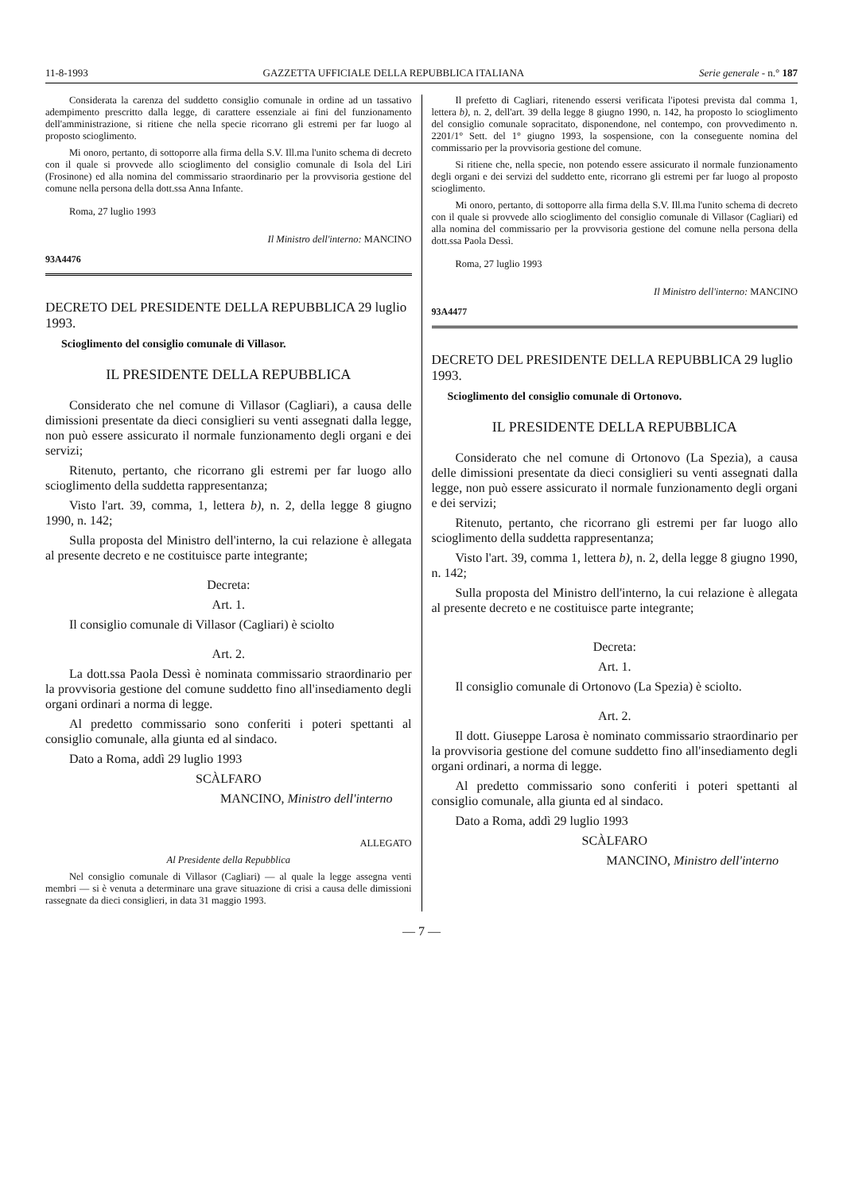11-8-1993 GAZZETTA UFFICIALE DELLA REPUBBLICA ITALIANA Serie generale - n.° 187
Considerata la carenza del suddetto consiglio comunale in ordine ad un tassativo adempimento prescritto dalla legge, di carattere essenziale ai fini del funzionamento dell'amministrazione, si ritiene che nella specie ricorrano gli estremi per far luogo al proposto scioglimento.
Mi onoro, pertanto, di sottoporre alla firma della S.V. Ill.ma l'unito schema di decreto con il quale si provvede allo scioglimento del consiglio comunale di Isola del Liri (Frosinone) ed alla nomina del commissario straordinario per la provvisoria gestione del comune nella persona della dott.ssa Anna Infante.
Roma, 27 luglio 1993
Il Ministro dell'interno: MANCINO
93A4476
DECRETO DEL PRESIDENTE DELLA REPUBBLICA 29 luglio 1993.
Scioglimento del consiglio comunale di Villasor.
IL PRESIDENTE DELLA REPUBBLICA
Considerato che nel comune di Villasor (Cagliari), a causa delle dimissioni presentate da dieci consiglieri su venti assegnati dalla legge, non può essere assicurato il normale funzionamento degli organi e dei servizi;
Ritenuto, pertanto, che ricorrano gli estremi per far luogo allo scioglimento della suddetta rappresentanza;
Visto l'art. 39, comma, 1, lettera b), n. 2, della legge 8 giugno 1990, n. 142;
Sulla proposta del Ministro dell'interno, la cui relazione è allegata al presente decreto e ne costituisce parte integrante;
Decreta:
Art. 1.
Il consiglio comunale di Villasor (Cagliari) è sciolto
Art. 2.
La dott.ssa Paola Dessì è nominata commissario straordinario per la provvisoria gestione del comune suddetto fino all'insediamento degli organi ordinari a norma di legge.
Al predetto commissario sono conferiti i poteri spettanti al consiglio comunale, alla giunta ed al sindaco.
Dato a Roma, addì 29 luglio 1993
SCÀLFARO
MANCINO, Ministro dell'interno
ALLEGATO
Al Presidente della Repubblica
Nel consiglio comunale di Villasor (Cagliari) — al quale la legge assegna venti membri — si è venuta a determinare una grave situazione di crisi a causa delle dimissioni rassegnate da dieci consiglieri, in data 31 maggio 1993.
Il prefetto di Cagliari, ritenendo essersi verificata l'ipotesi prevista dal comma 1, lettera b), n. 2, dell'art. 39 della legge 8 giugno 1990, n. 142, ha proposto lo scioglimento del consiglio comunale sopracitato, disponendone, nel contempo, con provvedimento n. 2201/1° Sett. del 1° giugno 1993, la sospensione, con la conseguente nomina del commissario per la provvisoria gestione del comune.
Si ritiene che, nella specie, non potendo essere assicurato il normale funzionamento degli organi e dei servizi del suddetto ente, ricorrano gli estremi per far luogo al proposto scioglimento.
Mi onoro, pertanto, di sottoporre alla firma della S.V. Ill.ma l'unito schema di decreto con il quale si provvede allo scioglimento del consiglio comunale di Villasor (Cagliari) ed alla nomina del commissario per la provvisoria gestione del comune nella persona della dott.ssa Paola Dessì.
Roma, 27 luglio 1993
Il Ministro dell'interno: MANCINO
93A4477
DECRETO DEL PRESIDENTE DELLA REPUBBLICA 29 luglio 1993.
Scioglimento del consiglio comunale di Ortonovo.
IL PRESIDENTE DELLA REPUBBLICA
Considerato che nel comune di Ortonovo (La Spezia), a causa delle dimissioni presentate da dieci consiglieri su venti assegnati dalla legge, non può essere assicurato il normale funzionamento degli organi e dei servizi;
Ritenuto, pertanto, che ricorrano gli estremi per far luogo allo scioglimento della suddetta rappresentanza;
Visto l'art. 39, comma 1, lettera b), n. 2, della legge 8 giugno 1990, n. 142;
Sulla proposta del Ministro dell'interno, la cui relazione è allegata al presente decreto e ne costituisce parte integrante;
Decreta:
Art. 1.
Il consiglio comunale di Ortonovo (La Spezia) è sciolto.
Art. 2.
Il dott. Giuseppe Larosa è nominato commissario straordinario per la provvisoria gestione del comune suddetto fino all'insediamento degli organi ordinari, a norma di legge.
Al predetto commissario sono conferiti i poteri spettanti al consiglio comunale, alla giunta ed al sindaco.
Dato a Roma, addì 29 luglio 1993
SCÀLFARO
MANCINO, Ministro dell'interno
— 7 —